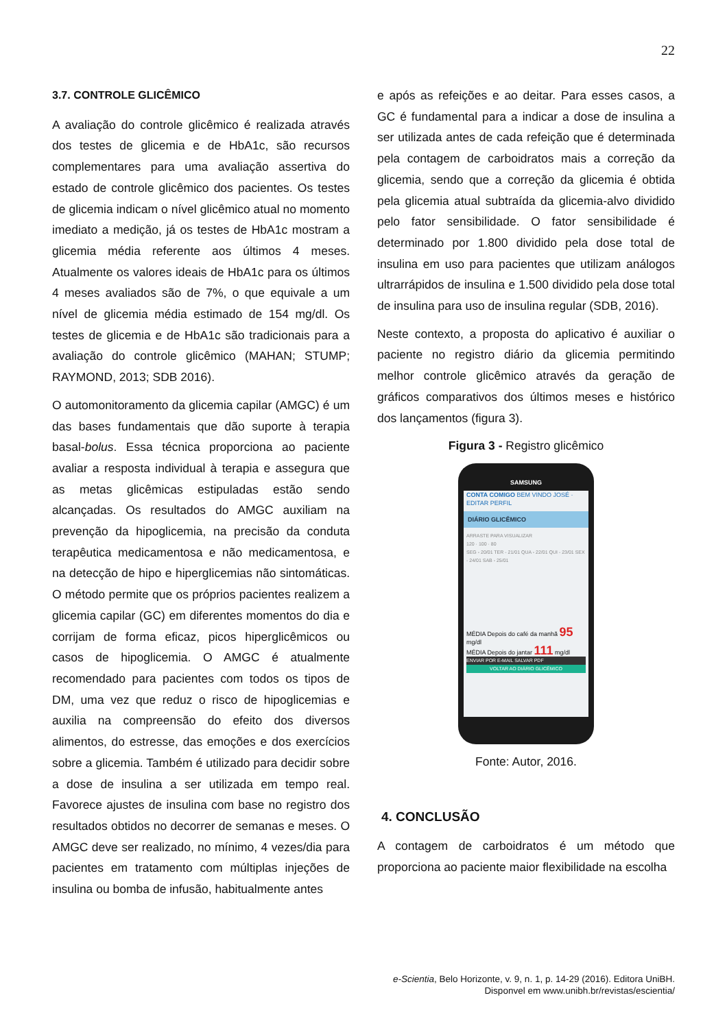22
3.7. CONTROLE GLICÊMICO
A avaliação do controle glicêmico é realizada através dos testes de glicemia e de HbA1c, são recursos complementares para uma avaliação assertiva do estado de controle glicêmico dos pacientes. Os testes de glicemia indicam o nível glicêmico atual no momento imediato a medição, já os testes de HbA1c mostram a glicemia média referente aos últimos 4 meses. Atualmente os valores ideais de HbA1c para os últimos 4 meses avaliados são de 7%, o que equivale a um nível de glicemia média estimado de 154 mg/dl. Os testes de glicemia e de HbA1c são tradicionais para a avaliação do controle glicêmico (MAHAN; STUMP; RAYMOND, 2013; SDB 2016).
O automonitoramento da glicemia capilar (AMGC) é um das bases fundamentais que dão suporte à terapia basal-bolus. Essa técnica proporciona ao paciente avaliar a resposta individual à terapia e assegura que as metas glicêmicas estipuladas estão sendo alcançadas. Os resultados do AMGC auxiliam na prevenção da hipoglicemia, na precisão da conduta terapêutica medicamentosa e não medicamentosa, e na detecção de hipo e hiperglicemias não sintomáticas. O método permite que os próprios pacientes realizem a glicemia capilar (GC) em diferentes momentos do dia e corrijam de forma eficaz, picos hiperglicêmicos ou casos de hipoglicemia. O AMGC é atualmente recomendado para pacientes com todos os tipos de DM, uma vez que reduz o risco de hipoglicemias e auxilia na compreensão do efeito dos diversos alimentos, do estresse, das emoções e dos exercícios sobre a glicemia. Também é utilizado para decidir sobre a dose de insulina a ser utilizada em tempo real. Favorece ajustes de insulina com base no registro dos resultados obtidos no decorrer de semanas e meses. O AMGC deve ser realizado, no mínimo, 4 vezes/dia para pacientes em tratamento com múltiplas injeções de insulina ou bomba de infusão, habitualmente antes
e após as refeições e ao deitar. Para esses casos, a GC é fundamental para a indicar a dose de insulina a ser utilizada antes de cada refeição que é determinada pela contagem de carboidratos mais a correção da glicemia, sendo que a correção da glicemia é obtida pela glicemia atual subtraída da glicemia-alvo dividido pelo fator sensibilidade. O fator sensibilidade é determinado por 1.800 dividido pela dose total de insulina em uso para pacientes que utilizam análogos ultrarrápidos de insulina e 1.500 dividido pela dose total de insulina para uso de insulina regular (SDB, 2016).
Neste contexto, a proposta do aplicativo é auxiliar o paciente no registro diário da glicemia permitindo melhor controle glicêmico através da geração de gráficos comparativos dos últimos meses e histórico dos lançamentos (figura 3).
Figura 3 - Registro glicêmico
SAMSUNG
CONTA COMIGO BEM VINDO JOSÉ · EDITAR PERFIL
DIÁRIO GLICÊMICO
ARRASTE PARA VISUALIZAR
120 · 100 · 80
SEG - 20/01 TER - 21/01 QUA - 22/01 QUI - 23/01 SEX - 24/01 SAB - 25/01
MÉDIA Depois do café da manhã 95 mg/dl
MÉDIA Depois do jantar 111 mg/dl
ENVIAR POR E-MAIL SALVAR PDF
VOLTAR AO DIÁRIO GLICÊMICO
Fonte: Autor, 2016.
4. CONCLUSÃO
A contagem de carboidratos é um método que proporciona ao paciente maior flexibilidade na escolha
e-Scientia, Belo Horizonte, v. 9, n. 1, p. 14-29 (2016). Editora UniBH.
Disponvel em www.unibh.br/revistas/escientia/